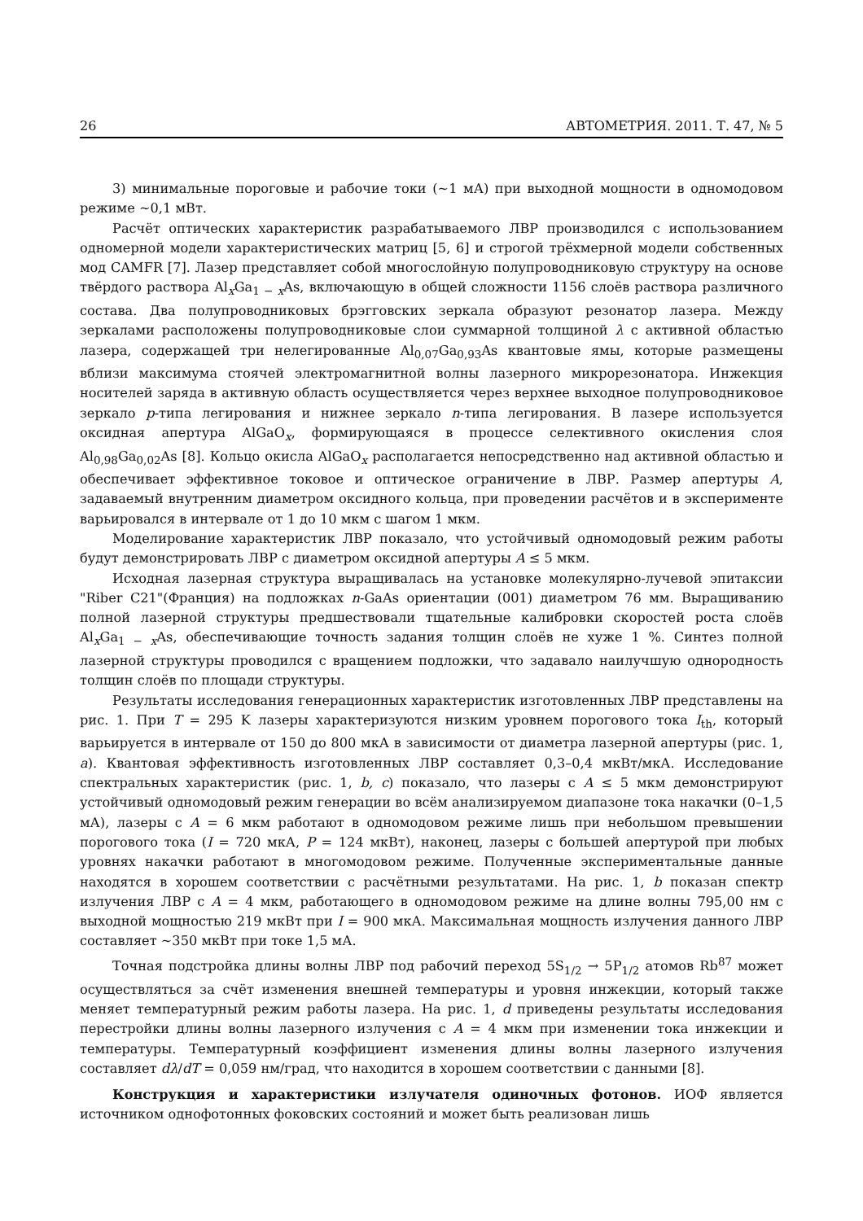26 АВТОМЕТРИЯ. 2011. Т. 47, № 5
3) минимальные пороговые и рабочие токи (∼1 мА) при выходной мощности в одномодовом режиме ∼0,1 мВт.
Расчёт оптических характеристик разрабатываемого ЛВР производился с использованием одномерной модели характеристических матриц [5, 6] и строгой трёхмерной модели собственных мод CAMFR [7]. Лазер представляет собой многослойную полупроводниковую структуру на основе твёрдого раствора Al<sub>x</sub>Ga<sub>1 − x</sub>As, включающую в общей сложности 1156 слоёв раствора различного состава. Два полупроводниковых брэгговских зеркала образуют резонатор лазера. Между зеркалами расположены полупроводниковые слои суммарной толщиной λ с активной областью лазера, содержащей три нелегированные Al<sub>0,07</sub>Ga<sub>0,93</sub>As квантовые ямы, которые размещены вблизи максимума стоячей электромагнитной волны лазерного микрорезонатора. Инжекция носителей заряда в активную область осуществляется через верхнее выходное полупроводниковое зеркало p-типа легирования и нижнее зеркало n-типа легирования. В лазере используется оксидная апертура AlGaO<sub>x</sub>, формирующаяся в процессе селективного окисления слоя Al<sub>0,98</sub>Ga<sub>0,02</sub>As [8]. Кольцо окисла AlGaO<sub>x</sub> располагается непосредственно над активной областью и обеспечивает эффективное токовое и оптическое ограничение в ЛВР. Размер апертуры A, задаваемый внутренним диаметром оксидного кольца, при проведении расчётов и в эксперименте варьировался в интервале от 1 до 10 мкм с шагом 1 мкм.
Моделирование характеристик ЛВР показало, что устойчивый одномодовый режим работы будут демонстрировать ЛВР с диаметром оксидной апертуры A ≤ 5 мкм.
Исходная лазерная структура выращивалась на установке молекулярно-лучевой эпитаксии "Riber C21"(Франция) на подложках n-GaAs ориентации (001) диаметром 76 мм. Выращиванию полной лазерной структуры предшествовали тщательные калибровки скоростей роста слоёв Al<sub>x</sub>Ga<sub>1 − x</sub>As, обеспечивающие точность задания толщин слоёв не хуже 1 %. Синтез полной лазерной структуры проводился с вращением подложки, что задавало наилучшую однородность толщин слоёв по площади структуры.
Результаты исследования генерационных характеристик изготовленных ЛВР представлены на рис. 1. При T = 295 K лазеры характеризуются низким уровнем порогового тока I<sub>th</sub>, который варьируется в интервале от 150 до 800 мкА в зависимости от диаметра лазерной апертуры (рис. 1, a). Квантовая эффективность изготовленных ЛВР составляет 0,3–0,4 мкВт/мкА. Исследование спектральных характеристик (рис. 1, b, c) показало, что лазеры с A ≤ 5 мкм демонстрируют устойчивый одномодовый режим генерации во всём анализируемом диапазоне тока накачки (0–1,5 мА), лазеры с A = 6 мкм работают в одномодовом режиме лишь при небольшом превышении порогового тока (I = 720 мкА, P = 124 мкВт), наконец, лазеры с большей апертурой при любых уровнях накачки работают в многомодовом режиме. Полученные экспериментальные данные находятся в хорошем соответствии с расчётными результатами. На рис. 1, b показан спектр излучения ЛВР с A = 4 мкм, работающего в одномодовом режиме на длине волны 795,00 нм с выходной мощностью 219 мкВт при I = 900 мкА. Максимальная мощность излучения данного ЛВР составляет ∼350 мкВт при токе 1,5 мА.
Точная подстройка длины волны ЛВР под рабочий переход 5S<sub>1/2</sub> → 5P<sub>1/2</sub> атомов Rb<sup>87</sup> может осуществляться за счёт изменения внешней температуры и уровня инжекции, который также меняет температурный режим работы лазера. На рис. 1, d приведены результаты исследования перестройки длины волны лазерного излучения с A = 4 мкм при изменении тока инжекции и температуры. Температурный коэффициент изменения длины волны лазерного излучения составляет dλ/dT = 0,059 нм/град, что находится в хорошем соответствии с данными [8].
Конструкция и характеристики излучателя одиночных фотонов. ИОФ является источником однофотонных фоковских состояний и может быть реализован лишь